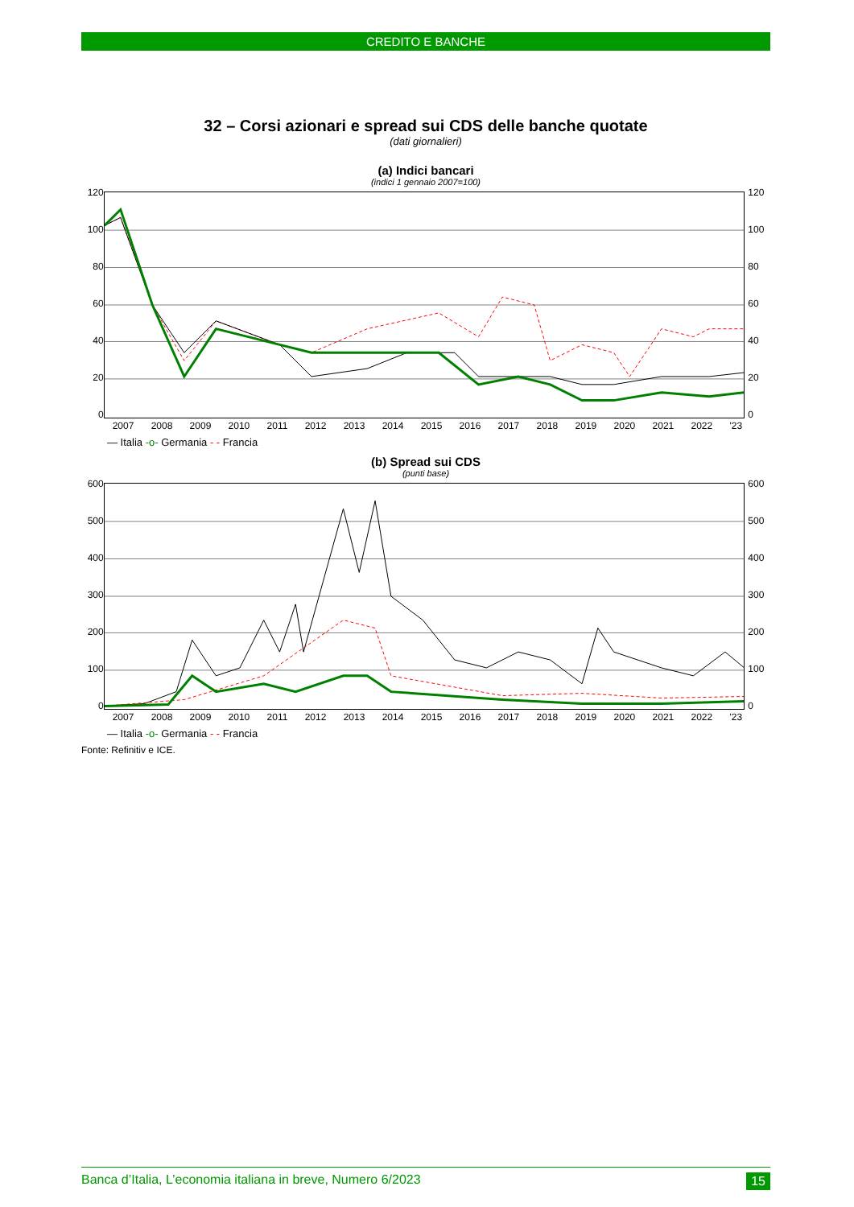CREDITO E BANCHE
32 – Corsi azionari e spread sui CDS delle banche quotate
(dati giornalieri)
(a) Indici bancari
(indici 1 gennaio 2007=100)
120
100
80
60
40
20
0
120
100
80
60
40
20
0
2007 2008 2009 2010 2011 2012 2013 2014 2015 2016 2017 2018 2019 2020 2021 2022 '23
— Italia -o- Germania - - Francia
(b) Spread sui CDS
(punti base)
600
500
400
300
200
100
0
600
500
400
300
200
100
0
2007 2008 2009 2010 2011 2012 2013 2014 2015 2016 2017 2018 2019 2020 2021 2022 '23
— Italia -o- Germania - - Francia
Fonte: Refinitiv e ICE.
Banca d’Italia, L’economia italiana in breve, Numero 6/2023 15